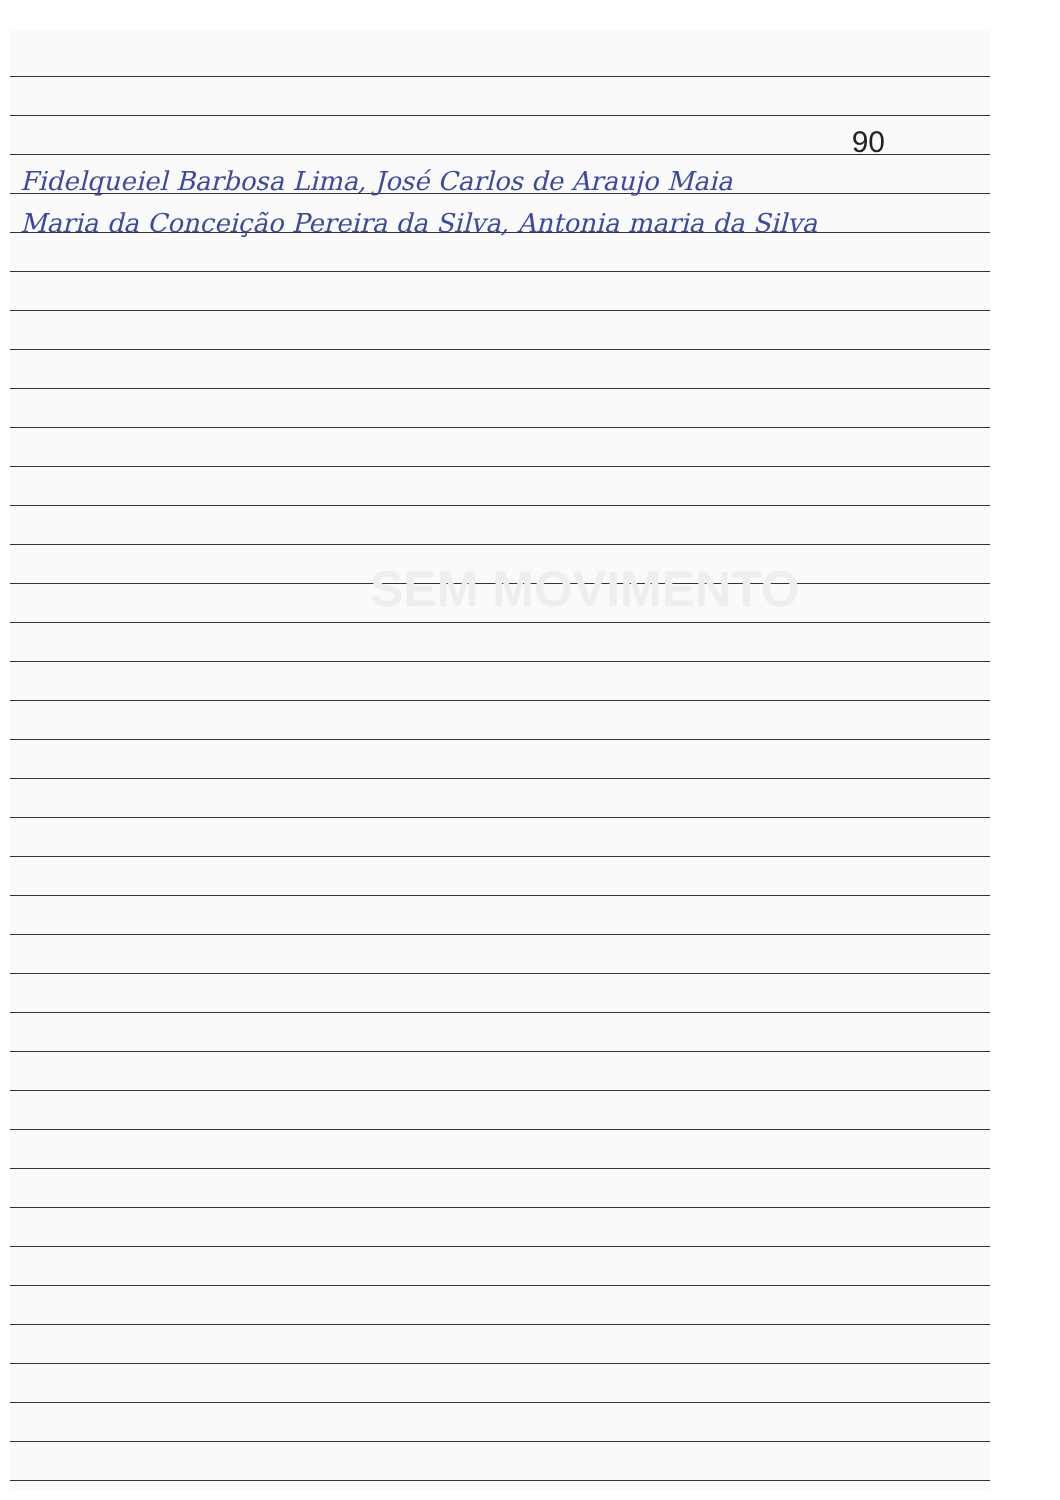90
Fidelqueiel Barbosa Lima, José Carlos de Araujo Maia
Maria da Conceição Pereira da Silva, Antonia maria da Silva
SEM MOVIMENTO